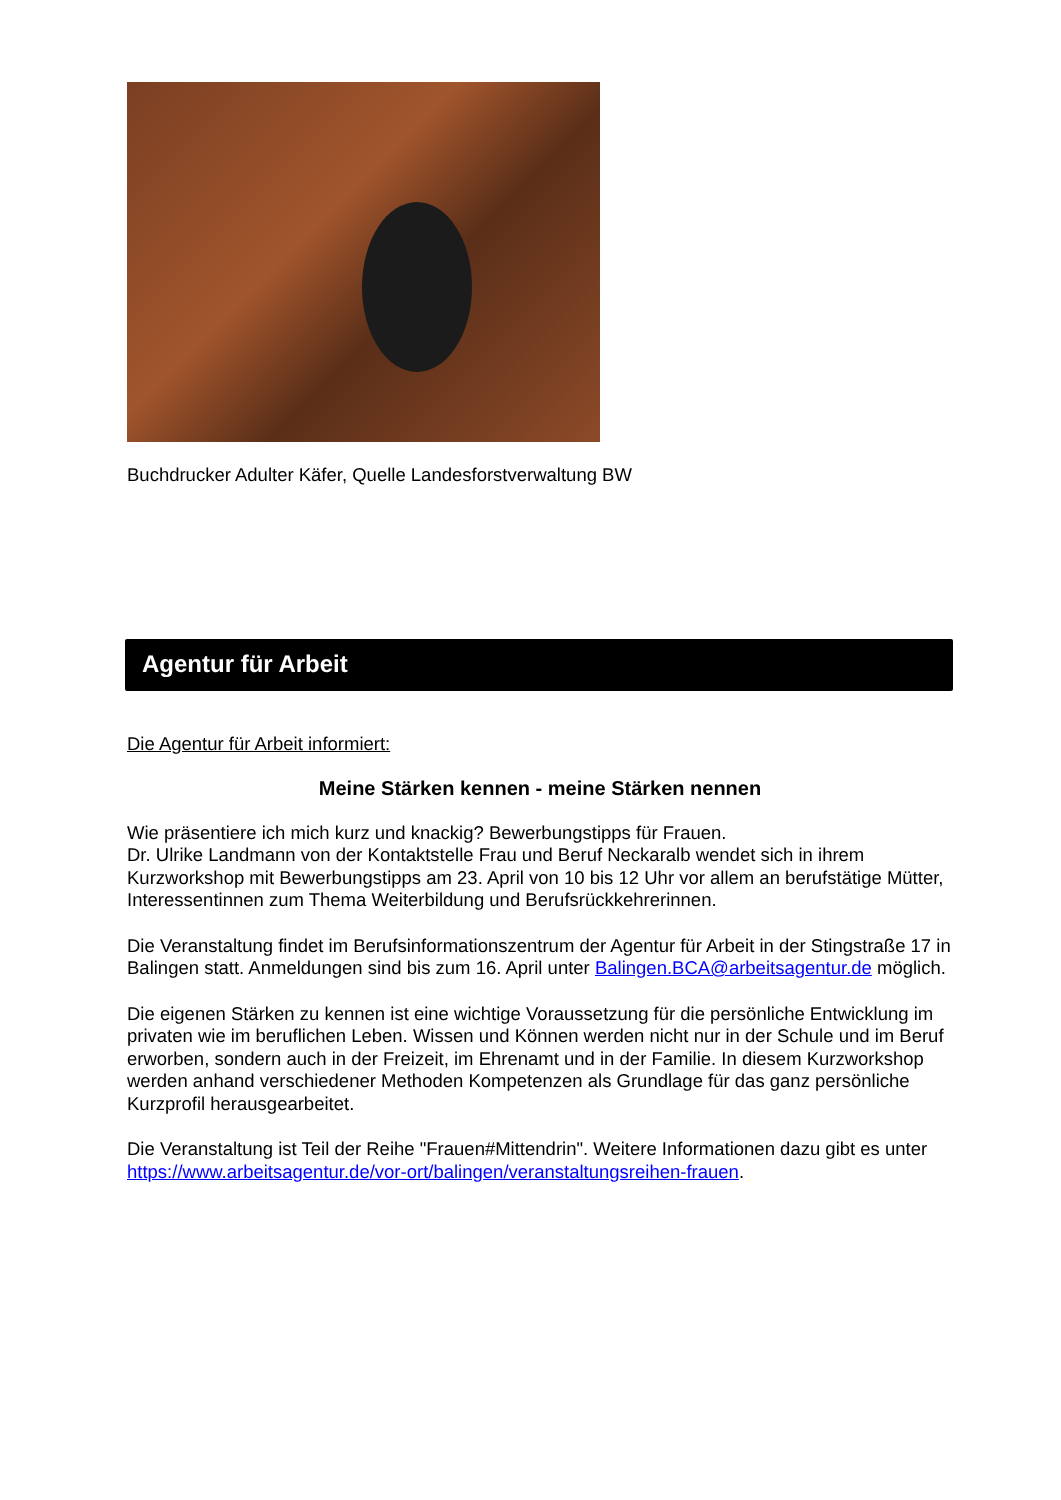Buchdrucker Adulter Käfer, Quelle Landesforstverwaltung BW
Agentur für Arbeit
Die Agentur für Arbeit informiert:
Meine Stärken kennen - meine Stärken nennen
Wie präsentiere ich mich kurz und knackig? Bewerbungstipps für Frauen.
Dr. Ulrike Landmann von der Kontaktstelle Frau und Beruf Neckaralb wendet sich in ihrem Kurzworkshop mit Bewerbungstipps am 23. April von 10 bis 12 Uhr vor allem an berufstätige Mütter, Interessentinnen zum Thema Weiterbildung und Berufsrückkehrerinnen.
Die Veranstaltung findet im Berufsinformationszentrum der Agentur für Arbeit in der Stingstraße 17 in Balingen statt. Anmeldungen sind bis zum 16. April unter Balingen.BCA@arbeitsagentur.de möglich.
Die eigenen Stärken zu kennen ist eine wichtige Voraussetzung für die persönliche Entwicklung im privaten wie im beruflichen Leben. Wissen und Können werden nicht nur in der Schule und im Beruf erworben, sondern auch in der Freizeit, im Ehrenamt und in der Familie. In diesem Kurzworkshop werden anhand verschiedener Methoden Kompetenzen als Grundlage für das ganz persönliche Kurzprofil herausgearbeitet.
Die Veranstaltung ist Teil der Reihe "Frauen#Mittendrin". Weitere Informationen dazu gibt es unter https://www.arbeitsagentur.de/vor-ort/balingen/veranstaltungsreihen-frauen.